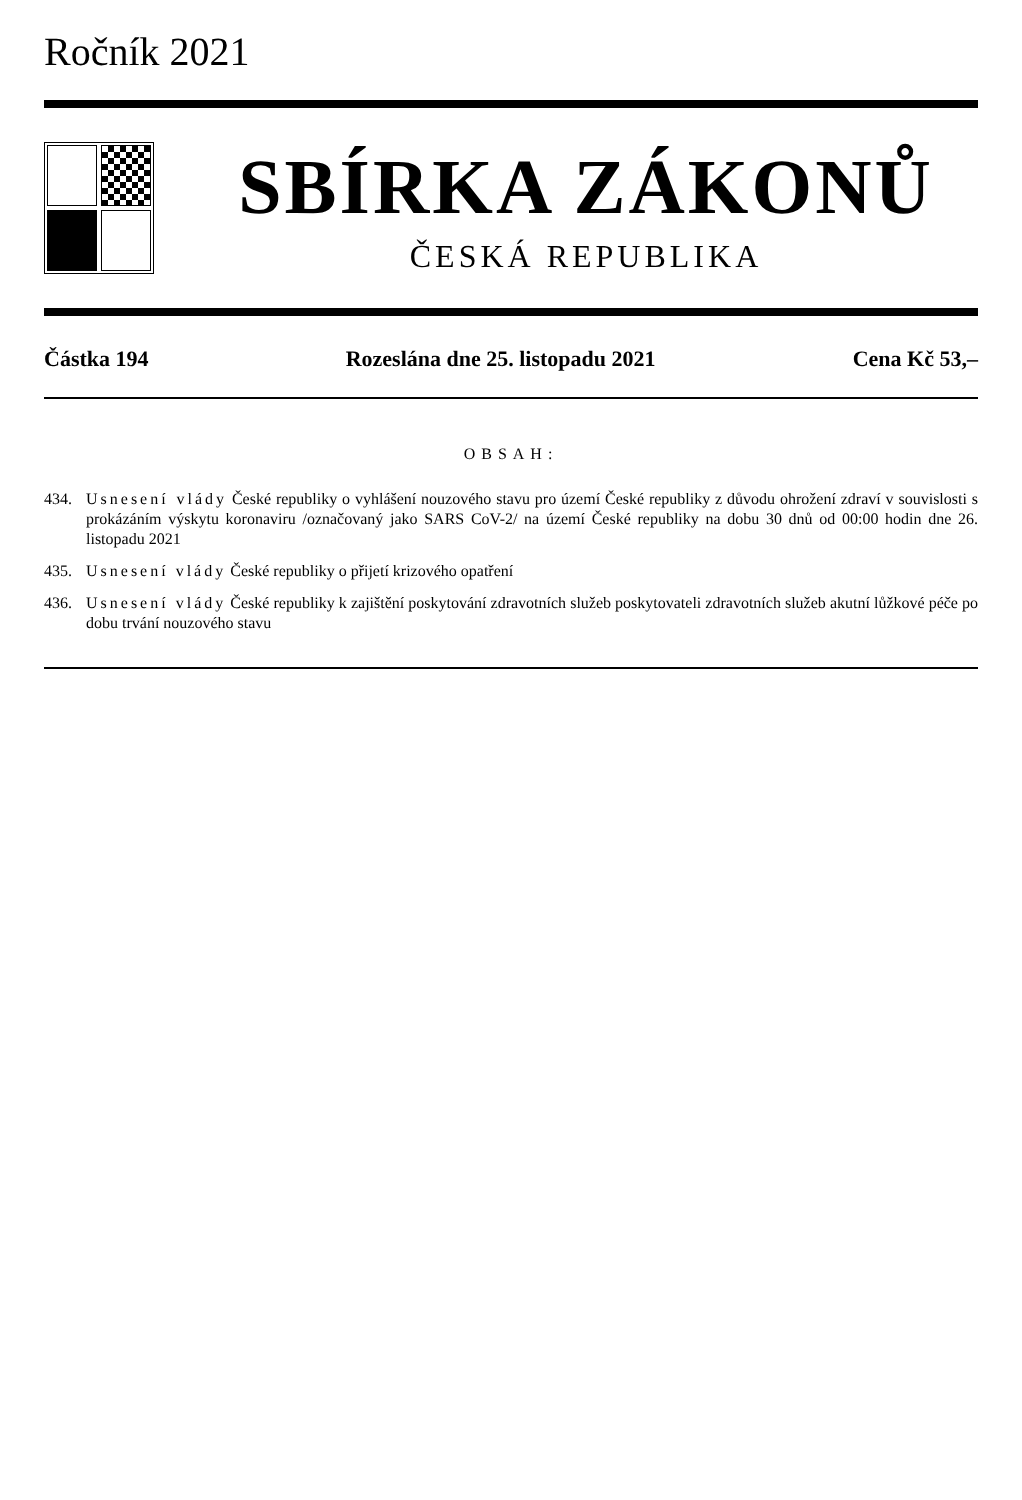Ročník 2021
SBÍRKA ZÁKONŮ
ČESKÁ REPUBLIKA
Částka 194 Rozeslána dne 25. listopadu 2021 Cena Kč 53,–
OBSAH:
434. Usnesení vlády České republiky o vyhlášení nouzového stavu pro území České republiky z důvodu ohrožení zdraví v souvislosti s prokázáním výskytu koronaviru /označovaný jako SARS CoV-2/ na území České republiky na dobu 30 dnů od 00:00 hodin dne 26. listopadu 2021
435. Usnesení vlády České republiky o přijetí krizového opatření
436. Usnesení vlády České republiky k zajištění poskytování zdravotních služeb poskytovateli zdravotních služeb akutní lůžkové péče po dobu trvání nouzového stavu